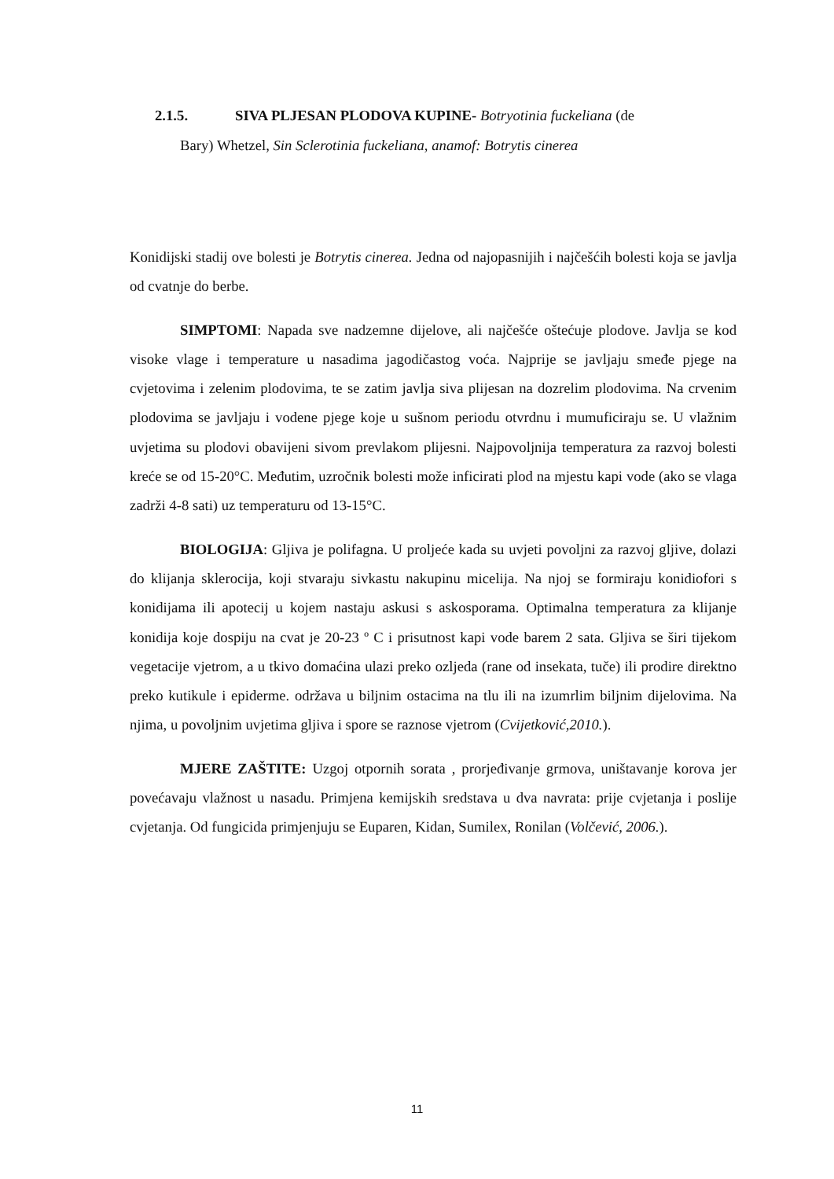2.1.5. SIVA PLJESAN PLODOVA KUPINE- Botryotinia fuckeliana (de
Bary) Whetzel, Sin Sclerotinia fuckeliana, anamof: Botrytis cinerea
Konidijski stadij ove bolesti je Botrytis cinerea. Jedna od najopasnijih i najčešćih bolesti koja se javlja od cvatnje do berbe.
SIMPTOMI: Napada sve nadzemne dijelove, ali najčešće oštećuje plodove. Javlja se kod visoke vlage i temperature u nasadima jagodičastog voća. Najprije se javljaju smeđe pjege na cvjetovima i zelenim plodovima, te se zatim javlja siva plijesan na dozrelim plodovima. Na crvenim plodovima se javljaju i vodene pjege koje u sušnom periodu otvrdnu i mumuficiraju se. U vlažnim uvjetima su plodovi obavijeni sivom prevlakom plijesni. Najpovoljnija temperatura za razvoj bolesti kreće se od 15-20°C. Međutim, uzročnik bolesti može inficirati plod na mjestu kapi vode (ako se vlaga zadrži 4-8 sati) uz temperaturu od 13-15°C.
BIOLOGIJA: Gljiva je polifagna. U proljeće kada su uvjeti povoljni za razvoj gljive, dolazi do klijanja sklerocija, koji stvaraju sivkastu nakupinu micelija. Na njoj se formiraju konidiofori s konidijama ili apotecij u kojem nastaju askusi s askosporama. Optimalna temperatura za klijanje konidija koje dospiju na cvat je 20-23 º C i prisutnost kapi vode barem 2 sata. Gljiva se širi tijekom vegetacije vjetrom, a u tkivo domaćina ulazi preko ozljeda (rane od insekata, tuče) ili prodire direktno preko kutikule i epiderme. održava u biljnim ostacima na tlu ili na izumrlim biljnim dijelovima. Na njima, u povoljnim uvjetima gljiva i spore se raznose vjetrom (Cvijetković,2010.).
MJERE ZAŠTITE: Uzgoj otpornih sorata , prorjeđivanje grmova, uništavanje korova jer povećavaju vlažnost u nasadu. Primjena kemijskih sredstava u dva navrata: prije cvjetanja i poslije cvjetanja. Od fungicida primjenjuju se Euparen, Kidan, Sumilex, Ronilan (Volčević, 2006.).
11